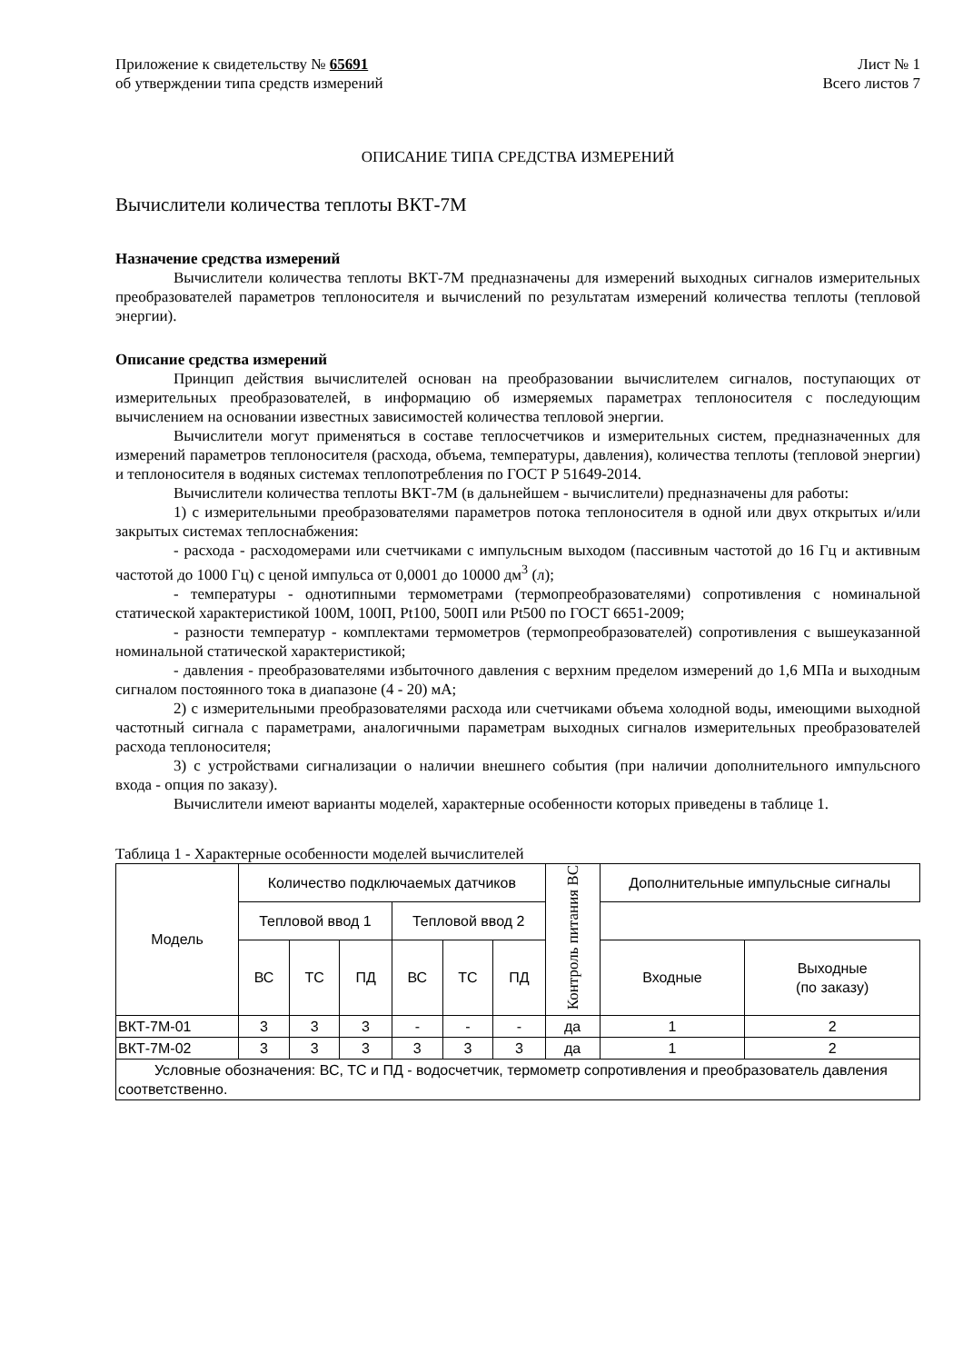Приложение к свидетельству № 65691
об утверждении типа средств измерений
Лист № 1
Всего листов 7
ОПИСАНИЕ ТИПА СРЕДСТВА ИЗМЕРЕНИЙ
Вычислители количества теплоты ВКТ-7М
Назначение средства измерений
Вычислители количества теплоты ВКТ-7М предназначены для измерений выходных сигналов измерительных преобразователей параметров теплоносителя и вычислений по результатам измерений количества теплоты (тепловой энергии).
Описание средства измерений
Принцип действия вычислителей основан на преобразовании вычислителем сигналов, поступающих от измерительных преобразователей, в информацию об измеряемых параметрах теплоносителя с последующим вычислением на основании известных зависимостей количества тепловой энергии.
Вычислители могут применяться в составе теплосчетчиков и измерительных систем, предназначенных для измерений параметров теплоносителя (расхода, объема, температуры, давления), количества теплоты (тепловой энергии) и теплоносителя в водяных системах теплопотребления по ГОСТ Р 51649-2014.
Вычислители количества теплоты ВКТ-7М (в дальнейшем - вычислители) предназначены для работы:
1) с измерительными преобразователями параметров потока теплоносителя в одной или двух открытых и/или закрытых системах теплоснабжения:
- расхода - расходомерами или счетчиками с импульсным выходом (пассивным частотой до 16 Гц и активным частотой до 1000 Гц) с ценой импульса от 0,0001 до 10000 дм<sup>3</sup> (л);
- температуры - однотипными термометрами (термопреобразователями) сопротивления с номинальной статической характеристикой 100М, 100П, Pt100, 500П или Pt500 по ГОСТ 6651-2009;
- разности температур - комплектами термометров (термопреобразователей) сопротивления с вышеуказанной номинальной статической характеристикой;
- давления - преобразователями избыточного давления с верхним пределом измерений до 1,6 МПа и выходным сигналом постоянного тока в диапазоне (4 - 20) мА;
2) с измерительными преобразователями расхода или счетчиками объема холодной воды, имеющими выходной частотный сигнала с параметрами, аналогичными параметрам выходных сигналов измерительных преобразователей расхода теплоносителя;
3) с устройствами сигнализации о наличии внешнего события (при наличии дополнительного импульсного входа - опция по заказу).
Вычислители имеют варианты моделей, характерные особенности которых приведены в таблице 1.
Таблица 1 - Характерные особенности моделей вычислителей
| Модель | Количество подключаемых датчиков | | | | | | Контроль питания ВС | Дополнительные импульсные сигналы | |
| --- | --- | --- | --- | --- | --- | --- | --- | --- | --- |
| | Тепловой ввод 1 | | | Тепловой ввод 2 | | | | | |
| | ВС | ТС | ПД | ВС | ТС | ПД | | Входные | Выходные (по заказу) |
| ВКТ-7М-01 | 3 | 3 | 3 | - | - | - | да | 1 | 2 |
| ВКТ-7М-02 | 3 | 3 | 3 | 3 | 3 | 3 | да | 1 | 2 |
| Условные обозначения: ВС, ТС и ПД - водосчетчик, термометр сопротивления и преобразователь давления соответственно. | | | | | | | | | |